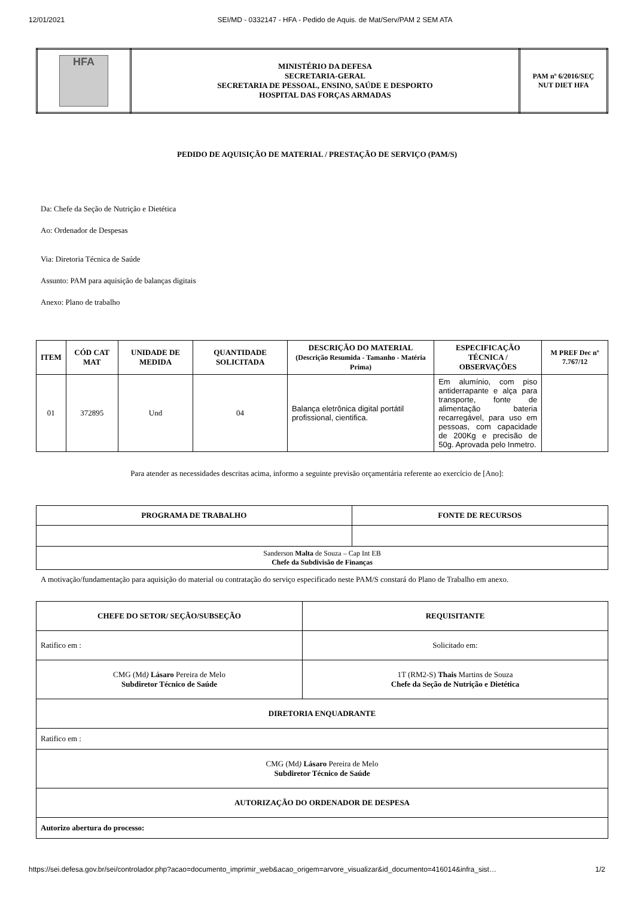12/01/2021 SEI/MD - 0332147 - HFA - Pedido de Aquis. de Mat/Serv/PAM 2 SEM ATA
| HFA | MINISTÉRIO DA DEFESA SECRETARIA-GERAL SECRETARIA DE PESSOAL, ENSINO, SAÚDE E DESPORTO HOSPITAL DAS FORÇAS ARMADAS | PAM nº 6/2016/SEÇ NUT DIET HFA |
PEDIDO DE AQUISIÇÃO DE MATERIAL / PRESTAÇÃO DE SERVIÇO (PAM/S)
Da: Chefe da Seção de Nutrição e Dietética
Ao: Ordenador de Despesas
Via: Diretoria Técnica de Saúde
Assunto: PAM para aquisição de balanças digitais
Anexo: Plano de trabalho
| ITEM | CÓD CAT MAT | UNIDADE DE MEDIDA | QUANTIDADE SOLICITADA | DESCRIÇÃO DO MATERIAL (Descrição Resumida - Tamanho - Matéria Prima) | ESPECIFICAÇÃO TÉCNICA / OBSERVAÇÕES | M PREF Dec nº 7.767/12 |
| --- | --- | --- | --- | --- | --- | --- |
| 01 | 372895 | Und | 04 | Balança eletrônica digital portátil profissional, cientifica. | Em alumínio, com piso antiderrapante e alça para transporte, fonte de alimentação bateria recarregável, para uso em pessoas, com capacidade de 200Kg e precisão de 50g. Aprovada pelo Inmetro. | |
Para atender as necessidades descritas acima, informo a seguinte previsão orçamentária referente ao exercício de [Ano]:
| PROGRAMA DE TRABALHO | FONTE DE RECURSOS |
| --- | --- |
| Sanderson Malta de Souza – Cap Int EB Chefe da Subdivisão de Finanças | |
A motivação/fundamentação para aquisição do material ou contratação do serviço especificado neste PAM/S constará do Plano de Trabalho em anexo.
| CHEFE DO SETOR/ SEÇÃO/SUBSEÇÃO | REQUISITANTE |
| --- | --- |
| Ratifico em : | Solicitado em: |
| CMG (Md ) Lásaro Pereira de Melo Subdiretor Técnico de Saúde | 1T (RM2-S) Thais Martins de Souza Chefe da Seção de Nutrição e Dietética |
| DIRETORIA ENQUADRANTE | |
| Ratifico em : | |
| CMG (Md ) Lásaro Pereira de Melo Subdiretor Técnico de Saúde | |
| AUTORIZAÇÃO DO ORDENADOR DE DESPESA | |
| Autorizo abertura do processo: | |
https://sei.defesa.gov.br/sei/controlador.php?acao=documento_imprimir_web&acao_origem=arvore_visualizar&id_documento=416014&infra_sist… 1/2